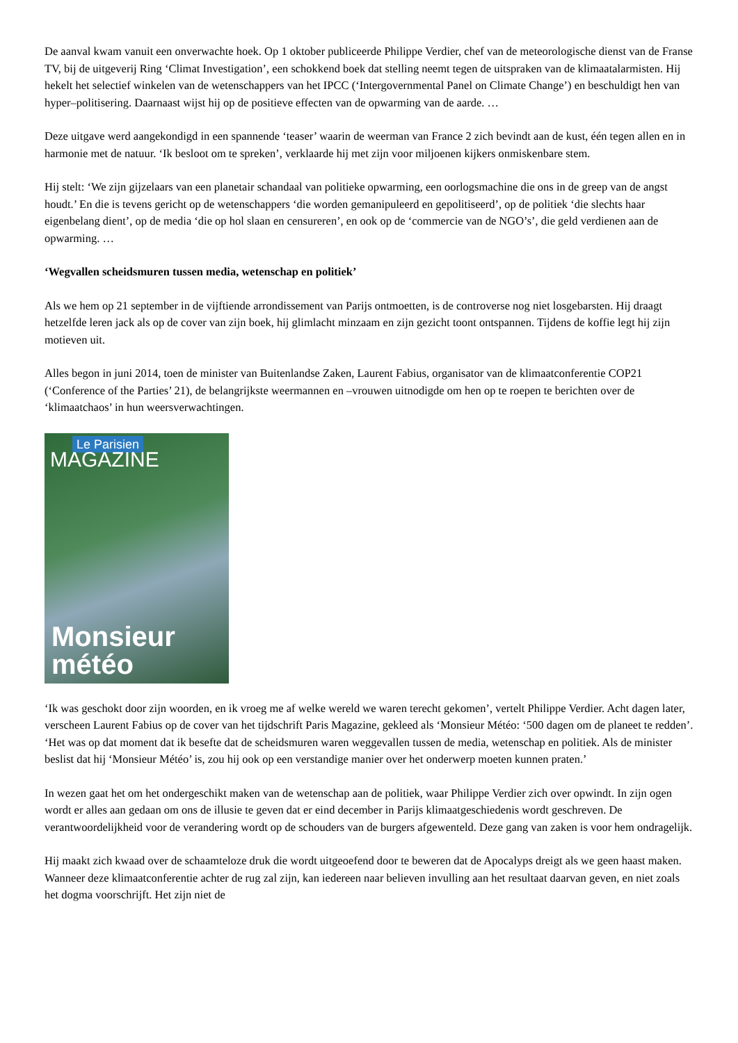De aanval kwam vanuit een onverwachte hoek. Op 1 oktober publiceerde Philippe Verdier, chef van de meteorologische dienst van de Franse TV, bij de uitgeverij Ring ‘Climat Investigation’, een schokkend boek dat stelling neemt tegen de uitspraken van de klimaatalarmisten. Hij hekelt het selectief winkelen van de wetenschappers van het IPCC (‘Intergovernmental Panel on Climate Change’) en beschuldigt hen van hyper–politisering. Daarnaast wijst hij op de positieve effecten van de opwarming van de aarde. …
Deze uitgave werd aangekondigd in een spannende ‘teaser’ waarin de weerman van France 2 zich bevindt aan de kust, één tegen allen en in harmonie met de natuur. ‘Ik besloot om te spreken’, verklaarde hij met zijn voor miljoenen kijkers onmiskenbare stem.
Hij stelt: ‘We zijn gijzelaars van een planetair schandaal van politieke opwarming, een oorlogsmachine die ons in de greep van de angst houdt.’ En die is tevens gericht op de wetenschappers ‘die worden gemanipuleerd en gepolitiseerd’, op de politiek ‘die slechts haar eigenbelang dient’, op de media ‘die op hol slaan en censureren’, en ook op de ‘commercie van de NGO’s’, die geld verdienen aan de opwarming. …
‘Wegvallen scheidsmuren tussen media, wetenschap en politiek’
Als we hem op 21 september in de vijftiende arrondissement van Parijs ontmoetten, is de controverse nog niet losgebarsten. Hij draagt hetzelfde leren jack als op de cover van zijn boek, hij glimlacht minzaam en zijn gezicht toont ontspannen. Tijdens de koffie legt hij zijn motieven uit.
Alles begon in juni 2014, toen de minister van Buitenlandse Zaken, Laurent Fabius, organisator van de klimaatconferentie COP21 (‘Conference of the Parties’ 21), de belangrijkste weermannen en –vrouwen uitnodigde om hen op te roepen te berichten over de ‘klimaatchaos’ in hun weersverwachtingen.
Le Parisien
MAGAZINE
Monsieur
météo
‘Ik was geschokt door zijn woorden, en ik vroeg me af welke wereld we waren terecht gekomen’, vertelt Philippe Verdier. Acht dagen later, verscheen Laurent Fabius op de cover van het tijdschrift Paris Magazine, gekleed als ‘Monsieur Météo: ‘500 dagen om de planeet te redden’. ‘Het was op dat moment dat ik besefte dat de scheidsmuren waren weggevallen tussen de media, wetenschap en politiek. Als de minister beslist dat hij ‘Monsieur Météo’ is, zou hij ook op een verstandige manier over het onderwerp moeten kunnen praten.’
In wezen gaat het om het ondergeschikt maken van de wetenschap aan de politiek, waar Philippe Verdier zich over opwindt. In zijn ogen wordt er alles aan gedaan om ons de illusie te geven dat er eind december in Parijs klimaatgeschiedenis wordt geschreven. De verantwoordelijkheid voor de verandering wordt op de schouders van de burgers afgewenteld. Deze gang van zaken is voor hem ondragelijk.
Hij maakt zich kwaad over de schaamteloze druk die wordt uitgeoefend door te beweren dat de Apocalyps dreigt als we geen haast maken. Wanneer deze klimaatconferentie achter de rug zal zijn, kan iedereen naar believen invulling aan het resultaat daarvan geven, en niet zoals het dogma voorschrijft. Het zijn niet de